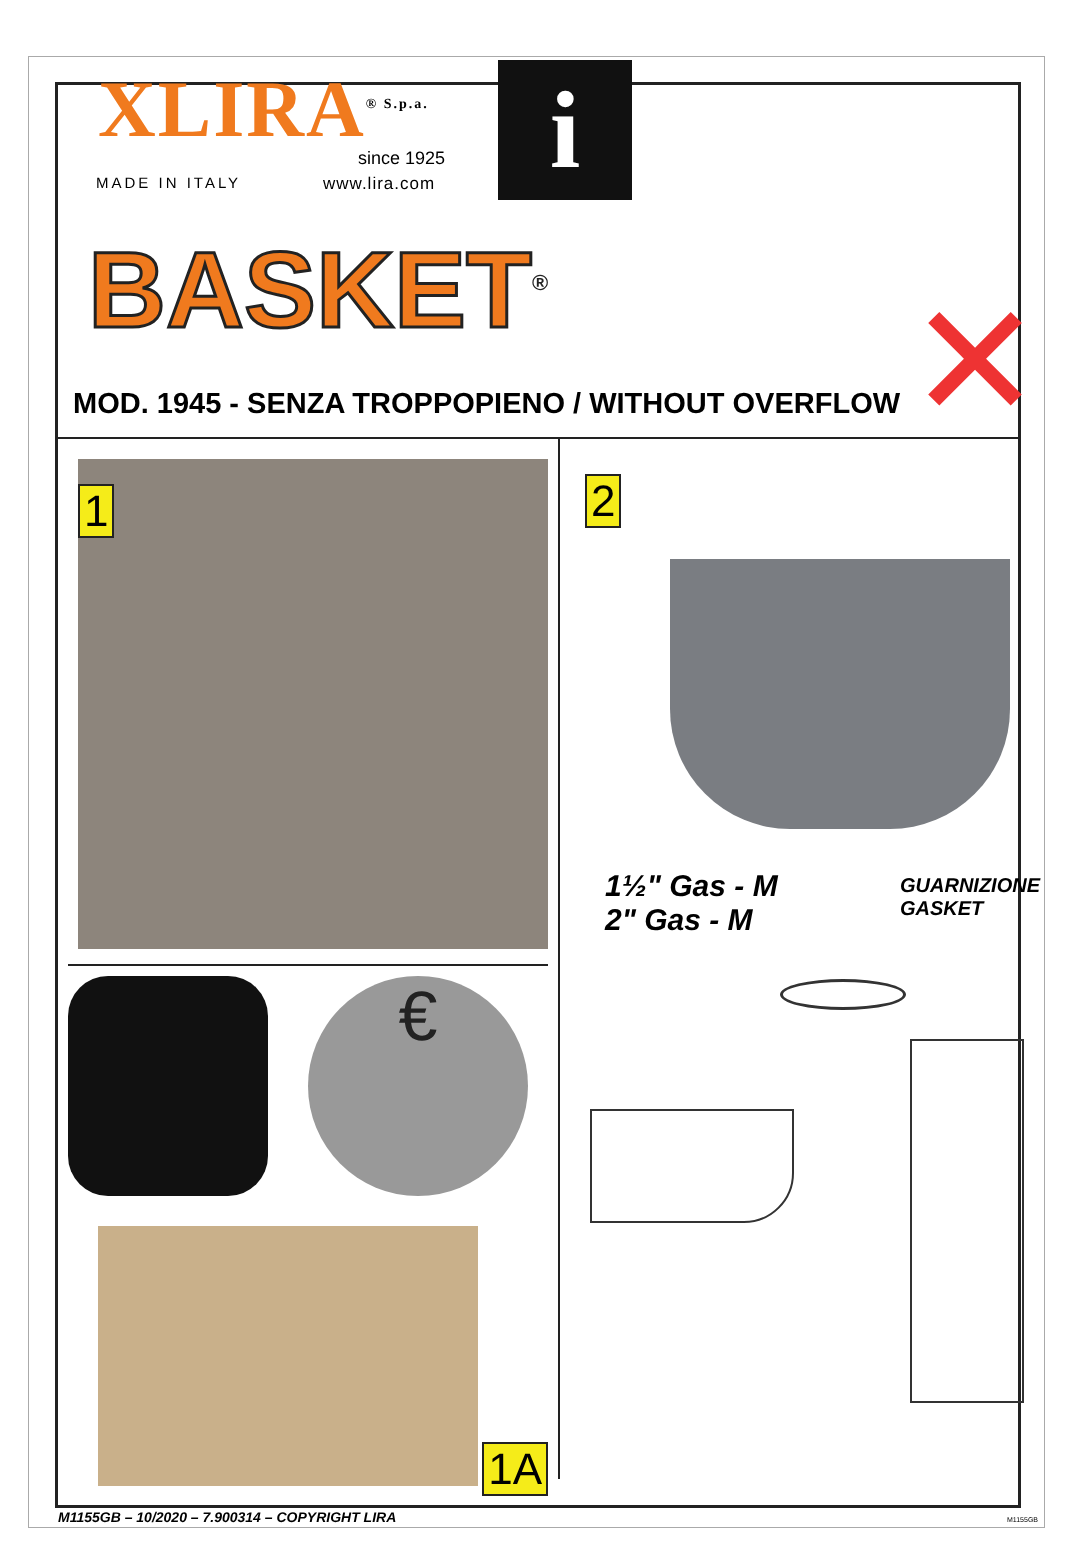XLIRA<sup>® S.p.a.</sup> since 1925
MADE IN ITALY www.lira.com i
BASKET<sup>®</sup>
MOD. 1945 - SENZA TROPPOPIENO / WITHOUT OVERFLOW
✕
1
€
1A
2
1½" Gas - M
2" Gas - M
GUARNIZIONE
GASKET
M1155GB – 10/2020 – 7.900314 – COPYRIGHT LIRA
M1155GB